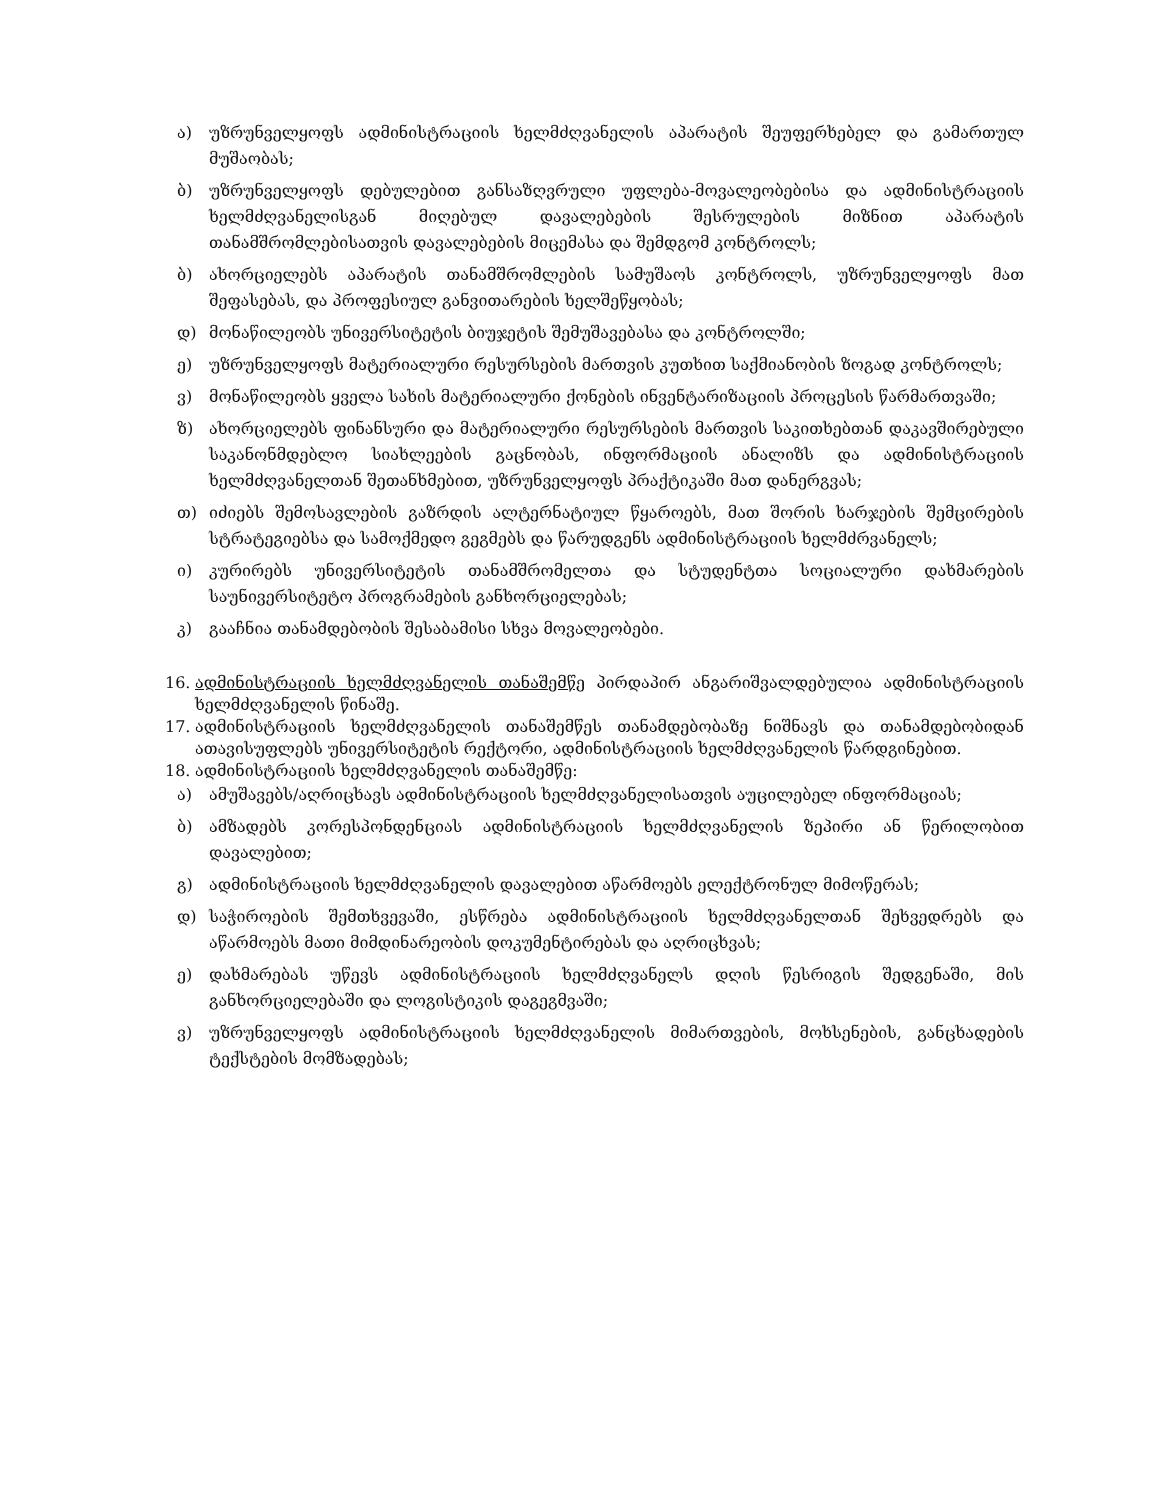ა) უზრუნველყოფს ადმინისტრაციის ხელმძღვანელის აპარატის შეუფერხებელ და გამართულ მუშაობას;
ბ) უზრუნველყოფს დებულებით განსაზღვრული უფლება-მოვალეობებისა და ადმინისტრაციის ხელმძღვანელისგან მიღებულ დავალებების შესრულების მიზნით აპარატის თანამშრომლებისათვის დავალებების მიცემასა და შემდგომ კონტროლს;
ბ) ახორციელებს აპარატის თანამშრომლების სამუშაოს კონტროლს, უზრუნველყოფს მათ შეფასებას, და პროფესიულ განვითარების ხელშეწყობას;
დ) მონაწილეობს უნივერსიტეტის ბიუჯეტის შემუშავებასა და კონტროლში;
ე) უზრუნველყოფს მატერიალური რესურსების მართვის კუთხით საქმიანობის ზოგად კონტროლს;
ვ) მონაწილეობს ყველა სახის მატერიალური ქონების ინვენტარიზაციის პროცესის წარმართვაში;
ზ) ახორციელებს ფინანსური და მატერიალური რესურსების მართვის საკითხებთან დაკავშირებული საკანონმდებლო სიახლეების გაცნობას, ინფორმაციის ანალიზს და ადმინისტრაციის ხელმძღვანელთან შეთანხმებით, უზრუნველყოფს პრაქტიკაში მათ დანერგვას;
თ) იძიებს შემოსავლების გაზრდის ალტერნატიულ წყაროებს, მათ შორის ხარჯების შემცირების სტრატეგიებსა და სამოქმედო გეგმებს და წარუდგენს ადმინისტრაციის ხელმძრვანელს;
ი) კურირებს უნივერსიტეტის თანამშრომელთა და სტუდენტთა სოციალური დახმარების საუნივერსიტეტო პროგრამების განხორციელებას;
კ) გააჩნია თანამდებობის შესაბამისი სხვა მოვალეობები.
16. ადმინისტრაციის ხელმძღვანელის თანაშემწე პირდაპირ ანგარიშვალდებულია ადმინისტრაციის ხელმძღვანელის წინაშე.
17. ადმინისტრაციის ხელმძღვანელის თანაშემწეს თანამდებობაზე ნიშნავს და თანამდებობიდან ათავისუფლებს უნივერსიტეტის რექტორი, ადმინისტრაციის ხელმძღვანელის წარდგინებით.
18. ადმინისტრაციის ხელმძღვანელის თანაშემწე:
ა) ამუშავებს/აღრიცხავს ადმინისტრაციის ხელმძღვანელისათვის აუცილებელ ინფორმაციას;
ბ) ამზადებს კორესპონდენციას ადმინისტრაციის ხელმძღვანელის ზეპირი ან წერილობით დავალებით;
გ) ადმინისტრაციის ხელმძღვანელის დავალებით აწარმოებს ელექტრონულ მიმოწერას;
დ) საჭიროების შემთხვევაში, ესწრება ადმინისტრაციის ხელმძღვანელთან შეხვედრებს და აწარმოებს მათი მიმდინარეობის დოკუმენტირებას და აღრიცხვას;
ე) დახმარებას უწევს ადმინისტრაციის ხელმძღვანელს დღის წესრიგის შედგენაში, მის განხორციელებაში და ლოგისტიკის დაგეგმვაში;
ვ) უზრუნველყოფს ადმინისტრაციის ხელმძღვანელის მიმართვების, მოხსენების, განცხადების ტექსტების მომზადებას;